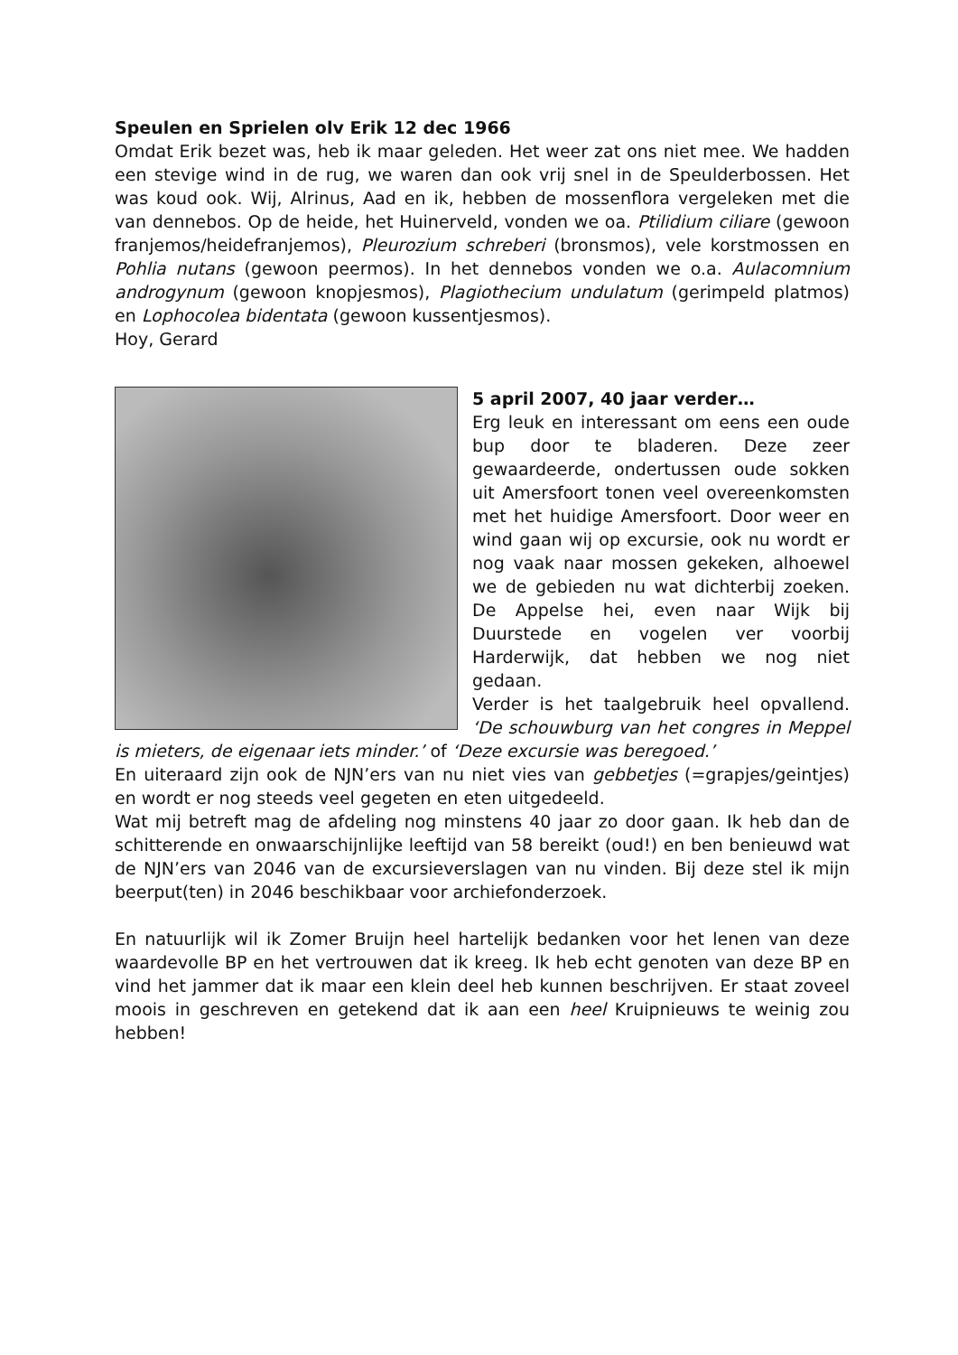Speulen en Sprielen olv Erik 12 dec 1966
Omdat Erik bezet was, heb ik maar geleden. Het weer zat ons niet mee. We hadden een stevige wind in de rug, we waren dan ook vrij snel in de Speulderbossen. Het was koud ook. Wij, Alrinus, Aad en ik, hebben de mossenflora vergeleken met die van dennebos. Op de heide, het Huinerveld, vonden we oa. Ptilidium ciliare (gewoon franjemos/heidefranjemos), Pleurozium schreberi (bronsmos), vele korstmossen en Pohlia nutans (gewoon peermos). In het dennebos vonden we o.a. Aulacomnium androgynum (gewoon knopjesmos), Plagiothecium undulatum (gerimpeld platmos) en Lophocolea bidentata (gewoon kussentjesmos).
Hoy, Gerard
5 april 2007, 40 jaar verder…
Erg leuk en interessant om eens een oude bup door te bladeren. Deze zeer gewaardeerde, ondertussen oude sokken uit Amersfoort tonen veel overeenkomsten met het huidige Amersfoort. Door weer en wind gaan wij op excursie, ook nu wordt er nog vaak naar mossen gekeken, alhoewel we de gebieden nu wat dichterbij zoeken. De Appelse hei, even naar Wijk bij Duurstede en vogelen ver voorbij Harderwijk, dat hebben we nog niet gedaan.
Verder is het taalgebruik heel opvallend. ‘De schouwburg van het congres in Meppel is mieters, de eigenaar iets minder.’ of ‘Deze excursie was beregoed.’
En uiteraard zijn ook de NJN’ers van nu niet vies van gebbetjes (=grapjes/geintjes) en wordt er nog steeds veel gegeten en eten uitgedeeld.
Wat mij betreft mag de afdeling nog minstens 40 jaar zo door gaan. Ik heb dan de schitterende en onwaarschijnlijke leeftijd van 58 bereikt (oud!) en ben benieuwd wat de NJN’ers van 2046 van de excursieverslagen van nu vinden. Bij deze stel ik mijn beerput(ten) in 2046 beschikbaar voor archiefonderzoek.
En natuurlijk wil ik Zomer Bruijn heel hartelijk bedanken voor het lenen van deze waardevolle BP en het vertrouwen dat ik kreeg. Ik heb echt genoten van deze BP en vind het jammer dat ik maar een klein deel heb kunnen beschrijven. Er staat zoveel moois in geschreven en getekend dat ik aan een heel Kruipnieuws te weinig zou hebben!